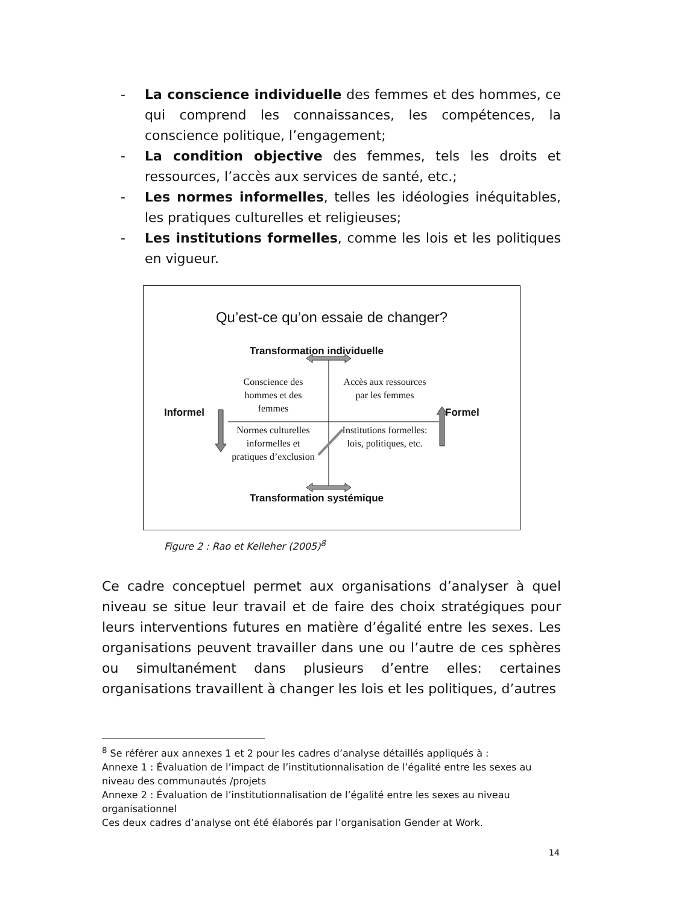- La conscience individuelle des femmes et des hommes, ce qui comprend les connaissances, les compétences, la conscience politique, l’engagement;
- La condition objective des femmes, tels les droits et ressources, l’accès aux services de santé, etc.;
- Les normes informelles, telles les idéologies inéquitables, les pratiques culturelles et religieuses;
- Les institutions formelles, comme les lois et les politiques en vigueur.
Qu’est-ce qu’on essaie de changer?
Transformation individuelle
Transformation systémique
Informel Formel
Conscience des hommes et des femmes
Accès aux ressources par les femmes
Normes culturelles informelles et pratiques d’exclusion
Institutions formelles: lois, politiques, etc.
Figure 2 : Rao et Kelleher (2005)<sup>8</sup>
Ce cadre conceptuel permet aux organisations d’analyser à quel niveau se situe leur travail et de faire des choix stratégiques pour leurs interventions futures en matière d’égalité entre les sexes. Les organisations peuvent travailler dans une ou l’autre de ces sphères ou simultanément dans plusieurs d’entre elles: certaines organisations travaillent à changer les lois et les politiques, d’autres
<sup>8</sup> Se référer aux annexes 1 et 2 pour les cadres d’analyse détaillés appliqués à :
Annexe 1 : Évaluation de l’impact de l’institutionnalisation de l’égalité entre les sexes au niveau des communautés /projets
Annexe 2 : Évaluation de l’institutionnalisation de l’égalité entre les sexes au niveau organisationnel
Ces deux cadres d’analyse ont été élaborés par l’organisation Gender at Work.
14